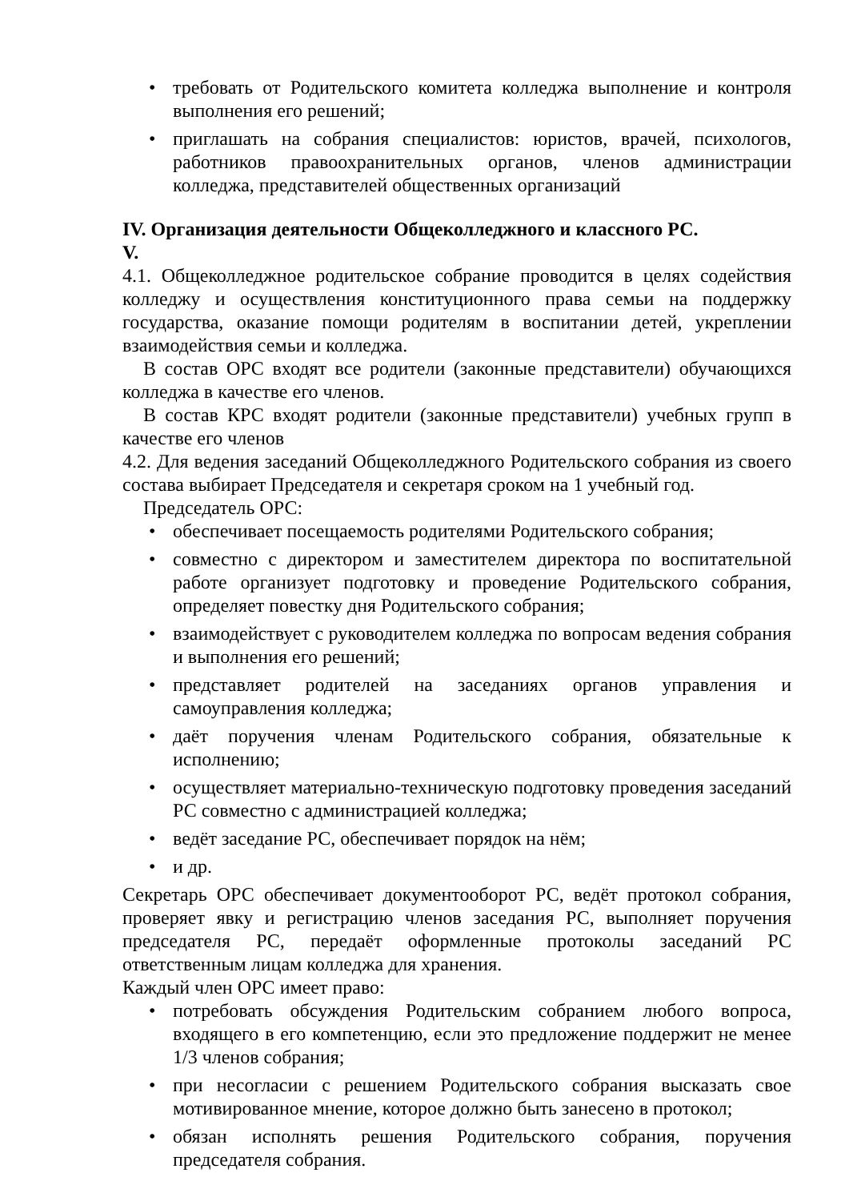• требовать от Родительского комитета колледжа выполнение и контроля выполнения его решений;
• приглашать на собрания специалистов: юристов, врачей, психологов, работников правоохранительных органов, членов администрации колледжа, представителей общественных организаций
IV. Организация деятельности Общеколледжного и классного РС.
V.
4.1. Общеколледжное родительское собрание проводится в целях содействия колледжу и осуществления конституционного права семьи на поддержку государства, оказание помощи родителям в воспитании детей, укреплении взаимодействия семьи и колледжа.
В состав ОРС входят все родители (законные представители) обучающихся колледжа в качестве его членов.
В состав КРС входят родители (законные представители) учебных групп в качестве его членов
4.2. Для ведения заседаний Общеколледжного Родительского собрания из своего состава выбирает Председателя и секретаря сроком на 1 учебный год.
Председатель ОРС:
• обеспечивает посещаемость родителями Родительского собрания;
• совместно с директором и заместителем директора по воспитательной работе организует подготовку и проведение Родительского собрания, определяет повестку дня Родительского собрания;
• взаимодействует с руководителем колледжа по вопросам ведения собрания и выполнения его решений;
• представляет родителей на заседаниях органов управления и самоуправления колледжа;
• даёт поручения членам Родительского собрания, обязательные к исполнению;
• осуществляет материально-техническую подготовку проведения заседаний РС совместно с администрацией колледжа;
• ведёт заседание РС, обеспечивает порядок на нём;
• и др.
Секретарь ОРС обеспечивает документооборот РС, ведёт протокол собрания, проверяет явку и регистрацию членов заседания РС, выполняет поручения председателя РС, передаёт оформленные протоколы заседаний РС ответственным лицам колледжа для хранения.
Каждый член ОРС имеет право:
• потребовать обсуждения Родительским собранием любого вопроса, входящего в его компетенцию, если это предложение поддержит не менее 1/3 членов собрания;
• при несогласии с решением Родительского собрания высказать свое мотивированное мнение, которое должно быть занесено в протокол;
• обязан исполнять решения Родительского собрания, поручения председателя собрания.